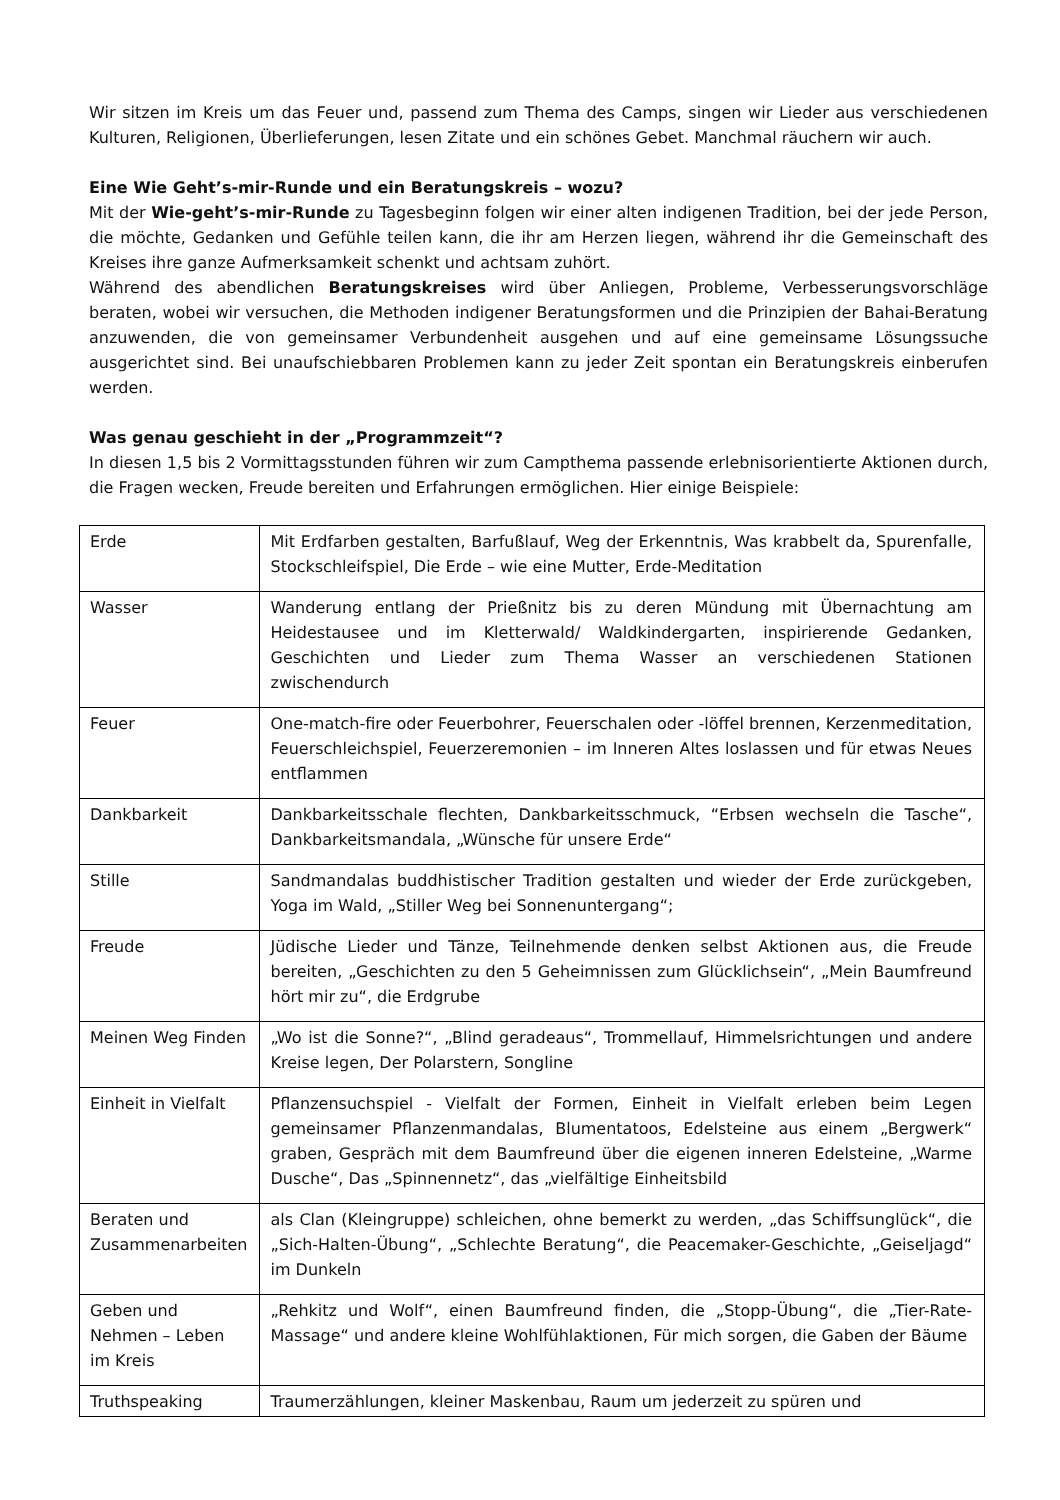Wir sitzen im Kreis um das Feuer und, passend zum Thema des Camps, singen wir Lieder aus verschiedenen Kulturen, Religionen, Überlieferungen, lesen Zitate und ein schönes Gebet. Manchmal räuchern wir auch.
Eine Wie Geht’s-mir-Runde und ein Beratungskreis – wozu?
Mit der Wie-geht’s-mir-Runde zu Tagesbeginn folgen wir einer alten indigenen Tradition, bei der jede Person, die möchte, Gedanken und Gefühle teilen kann, die ihr am Herzen liegen, während ihr die Gemeinschaft des Kreises ihre ganze Aufmerksamkeit schenkt und achtsam zuhört.
Während des abendlichen Beratungskreises wird über Anliegen, Probleme, Verbesserungsvorschläge beraten, wobei wir versuchen, die Methoden indigener Beratungsformen und die Prinzipien der Bahai-Beratung anzuwenden, die von gemeinsamer Verbundenheit ausgehen und auf eine gemeinsame Lösungssuche ausgerichtet sind. Bei unaufschiebbaren Problemen kann zu jeder Zeit spontan ein Beratungskreis einberufen werden.
Was genau geschieht in der „Programmzeit“?
In diesen 1,5 bis 2 Vormittagsstunden führen wir zum Campthema passende erlebnisorientierte Aktionen durch, die Fragen wecken, Freude bereiten und Erfahrungen ermöglichen. Hier einige Beispiele:
| Erde | Mit Erdfarben gestalten, Barfußlauf, Weg der Erkenntnis, Was krabbelt da, Spurenfalle, Stockschleifspiel, Die Erde – wie eine Mutter, Erde-Meditation |
| Wasser | Wanderung entlang der Prießnitz bis zu deren Mündung mit Übernachtung am Heidestausee und im Kletterwald/ Waldkindergarten, inspirierende Gedanken, Geschichten und Lieder zum Thema Wasser an verschiedenen Stationen zwischendurch |
| Feuer | One-match-fire oder Feuerbohrer, Feuerschalen oder -löffel brennen, Kerzenmeditation, Feuerschleichspiel, Feuerzeremonien – im Inneren Altes loslassen und für etwas Neues entflammen |
| Dankbarkeit | Dankbarkeitsschale flechten, Dankbarkeitsschmuck, “Erbsen wechseln die Tasche“, Dankbarkeitsmandala, „Wünsche für unsere Erde“ |
| Stille | Sandmandalas buddhistischer Tradition gestalten und wieder der Erde zurückgeben, Yoga im Wald, „Stiller Weg bei Sonnenuntergang“; |
| Freude | Jüdische Lieder und Tänze, Teilnehmende denken selbst Aktionen aus, die Freude bereiten, „Geschichten zu den 5 Geheimnissen zum Glücklichsein“, „Mein Baumfreund hört mir zu“, die Erdgrube |
| Meinen Weg Finden | „Wo ist die Sonne?“, „Blind geradeaus“, Trommellauf, Himmelsrichtungen und andere Kreise legen, Der Polarstern, Songline |
| Einheit in Vielfalt | Pflanzensuchspiel - Vielfalt der Formen, Einheit in Vielfalt erleben beim Legen gemeinsamer Pflanzenmandalas, Blumentatoos, Edelsteine aus einem „Bergwerk“ graben, Gespräch mit dem Baumfreund über die eigenen inneren Edelsteine, „Warme Dusche“, Das „Spinnennetz“, das „vielfältige Einheitsbild |
| Beraten und Zusammenarbeiten | als Clan (Kleingruppe) schleichen, ohne bemerkt zu werden, „das Schiffsunglück“, die „Sich-Halten-Übung“, „Schlechte Beratung“, die Peacemaker-Geschichte, „Geiseljagd“ im Dunkeln |
| Geben und Nehmen – Leben im Kreis | „Rehkitz und Wolf“, einen Baumfreund finden, die „Stopp-Übung“, die „Tier-Rate-Massage“ und andere kleine Wohlfühlaktionen, Für mich sorgen, die Gaben der Bäume |
| Truthspeaking | Traumerzählungen, kleiner Maskenbau, Raum um jederzeit zu spüren und |